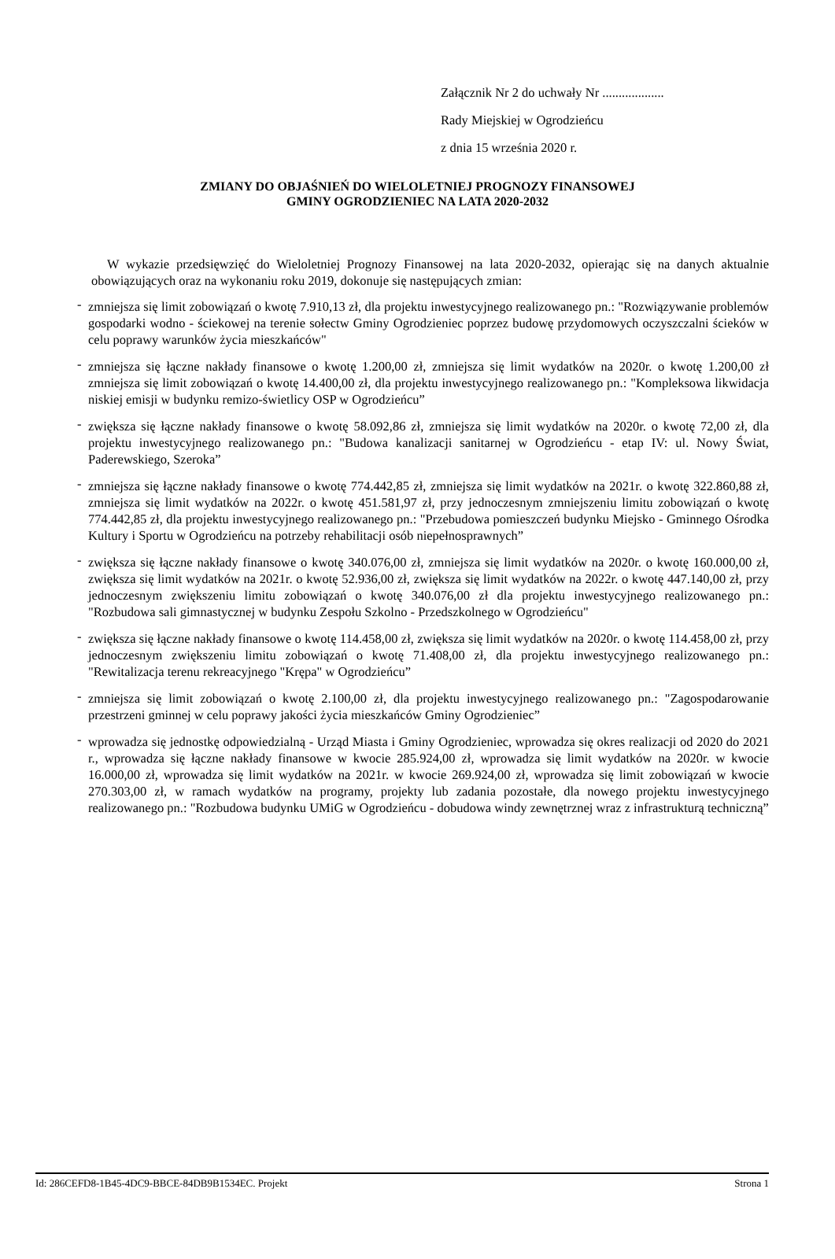Załącznik Nr 2 do uchwały Nr ...................
Rady Miejskiej w Ogrodzieńcu
z dnia 15 września 2020 r.
ZMIANY DO OBJAŚNIEŃ DO WIELOLETNIEJ PROGNOZY FINANSOWEJ
GMINY OGRODZIENIEC NA LATA 2020-2032
W wykazie przedsięwzięć do Wieloletniej Prognozy Finansowej na lata 2020-2032, opierając się na danych aktualnie obowiązujących oraz na wykonaniu roku 2019, dokonuje się następujących zmian:
- zmniejsza się limit zobowiązań o kwotę 7.910,13 zł, dla projektu inwestycyjnego realizowanego pn.: "Rozwiązywanie problemów gospodarki wodno - ściekowej na terenie sołectw Gminy Ogrodzieniec poprzez budowę przydomowych oczyszczalni ścieków w celu poprawy warunków życia mieszkańców"
- zmniejsza się łączne nakłady finansowe o kwotę 1.200,00 zł, zmniejsza się limit wydatków na 2020r. o kwotę 1.200,00 zł zmniejsza się limit zobowiązań o kwotę 14.400,00 zł, dla projektu inwestycyjnego realizowanego pn.: "Kompleksowa likwidacja niskiej emisji w budynku remizo-świetlicy OSP w Ogrodzieńcu”
- zwiększa się łączne nakłady finansowe o kwotę 58.092,86 zł, zmniejsza się limit wydatków na 2020r. o kwotę 72,00 zł, dla projektu inwestycyjnego realizowanego pn.: "Budowa kanalizacji sanitarnej w Ogrodzieńcu - etap IV: ul. Nowy Świat, Paderewskiego, Szeroka”
- zmniejsza się łączne nakłady finansowe o kwotę 774.442,85 zł, zmniejsza się limit wydatków na 2021r. o kwotę 322.860,88 zł, zmniejsza się limit wydatków na 2022r. o kwotę 451.581,97 zł, przy jednoczesnym zmniejszeniu limitu zobowiązań o kwotę 774.442,85 zł, dla projektu inwestycyjnego realizowanego pn.: "Przebudowa pomieszczeń budynku Miejsko - Gminnego Ośrodka Kultury i Sportu w Ogrodzieńcu na potrzeby rehabilitacji osób niepełnosprawnych”
- zwiększa się łączne nakłady finansowe o kwotę 340.076,00 zł, zmniejsza się limit wydatków na 2020r. o kwotę 160.000,00 zł, zwiększa się limit wydatków na 2021r. o kwotę 52.936,00 zł, zwiększa się limit wydatków na 2022r. o kwotę 447.140,00 zł, przy jednoczesnym zwiększeniu limitu zobowiązań o kwotę 340.076,00 zł dla projektu inwestycyjnego realizowanego pn.: "Rozbudowa sali gimnastycznej w budynku Zespołu Szkolno - Przedszkolnego w Ogrodzieńcu"
- zwiększa się łączne nakłady finansowe o kwotę 114.458,00 zł, zwiększa się limit wydatków na 2020r. o kwotę 114.458,00 zł, przy jednoczesnym zwiększeniu limitu zobowiązań o kwotę 71.408,00 zł, dla projektu inwestycyjnego realizowanego pn.: "Rewitalizacja terenu rekreacyjnego "Krępa" w Ogrodzieńcu”
- zmniejsza się limit zobowiązań o kwotę 2.100,00 zł, dla projektu inwestycyjnego realizowanego pn.: "Zagospodarowanie przestrzeni gminnej w celu poprawy jakości życia mieszkańców Gminy Ogrodzieniec”
- wprowadza się jednostkę odpowiedzialną - Urząd Miasta i Gminy Ogrodzieniec, wprowadza się okres realizacji od 2020 do 2021 r., wprowadza się łączne nakłady finansowe w kwocie 285.924,00 zł, wprowadza się limit wydatków na 2020r. w kwocie 16.000,00 zł, wprowadza się limit wydatków na 2021r. w kwocie 269.924,00 zł, wprowadza się limit zobowiązań w kwocie 270.303,00 zł, w ramach wydatków na programy, projekty lub zadania pozostałe, dla nowego projektu inwestycyjnego realizowanego pn.: "Rozbudowa budynku UMiG w Ogrodzieńcu - dobudowa windy zewnętrznej wraz z infrastrukturą techniczną”
Id: 286CEFD8-1B45-4DC9-BBCE-84DB9B1534EC. Projekt Strona 1